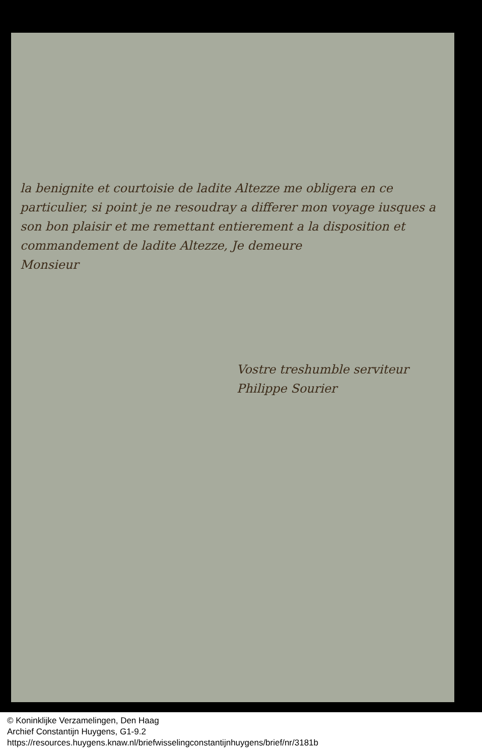la benignite et courtoisie de ladite Altezze me obligera en ce particulier, si point je ne resoudray a differer mon voyage iusques a son bon plaisir et me remettant entierement a la disposition et commandement de ladite Altezze, Je demeure
Monsieur
Vostre treshumble serviteur
Philippe Sourier
© Koninklijke Verzamelingen, Den Haag
Archief Constantijn Huygens, G1-9.2
https://resources.huygens.knaw.nl/briefwisselingconstantijnhuygens/brief/nr/3181b